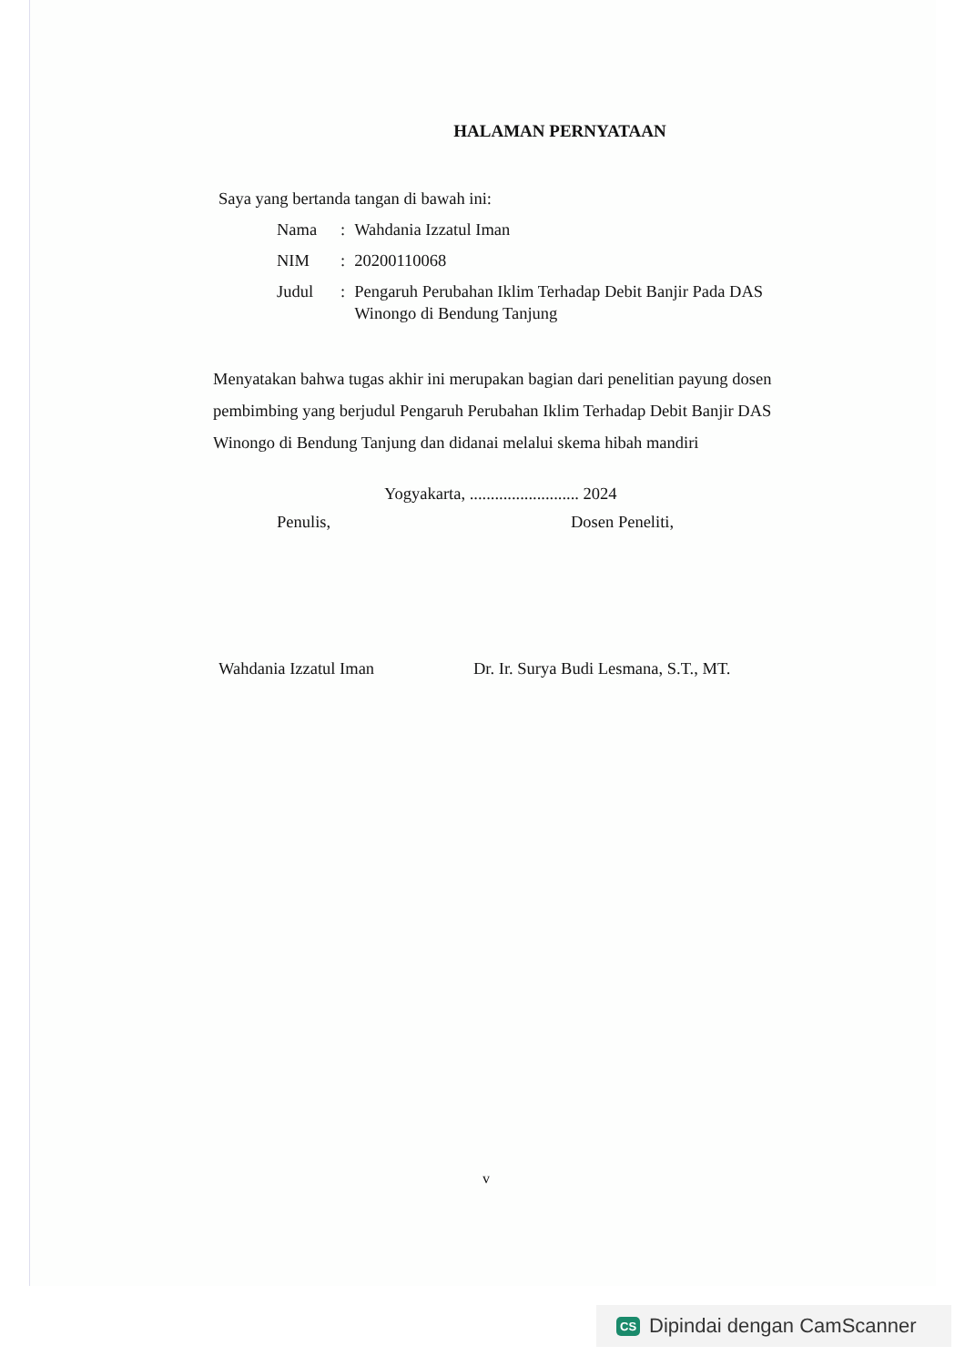HALAMAN PERNYATAAN
Saya yang bertanda tangan di bawah ini:
| Nama | : | Wahdania Izzatul Iman |
| NIM | : | 20200110068 |
| Judul | : | Pengaruh Perubahan Iklim Terhadap Debit Banjir Pada DAS Winongo di Bendung Tanjung |
Menyatakan bahwa tugas akhir ini merupakan bagian dari penelitian payung dosen pembimbing yang berjudul Pengaruh Perubahan Iklim Terhadap Debit Banjir DAS Winongo di Bendung Tanjung dan didanai melalui skema hibah mandiri
Yogyakarta, .......................... 2024
Penulis, Dosen Peneliti,
Wahdania Izzatul Iman Dr. Ir. Surya Budi Lesmana, S.T., MT.
v
CS Dipindai dengan CamScanner